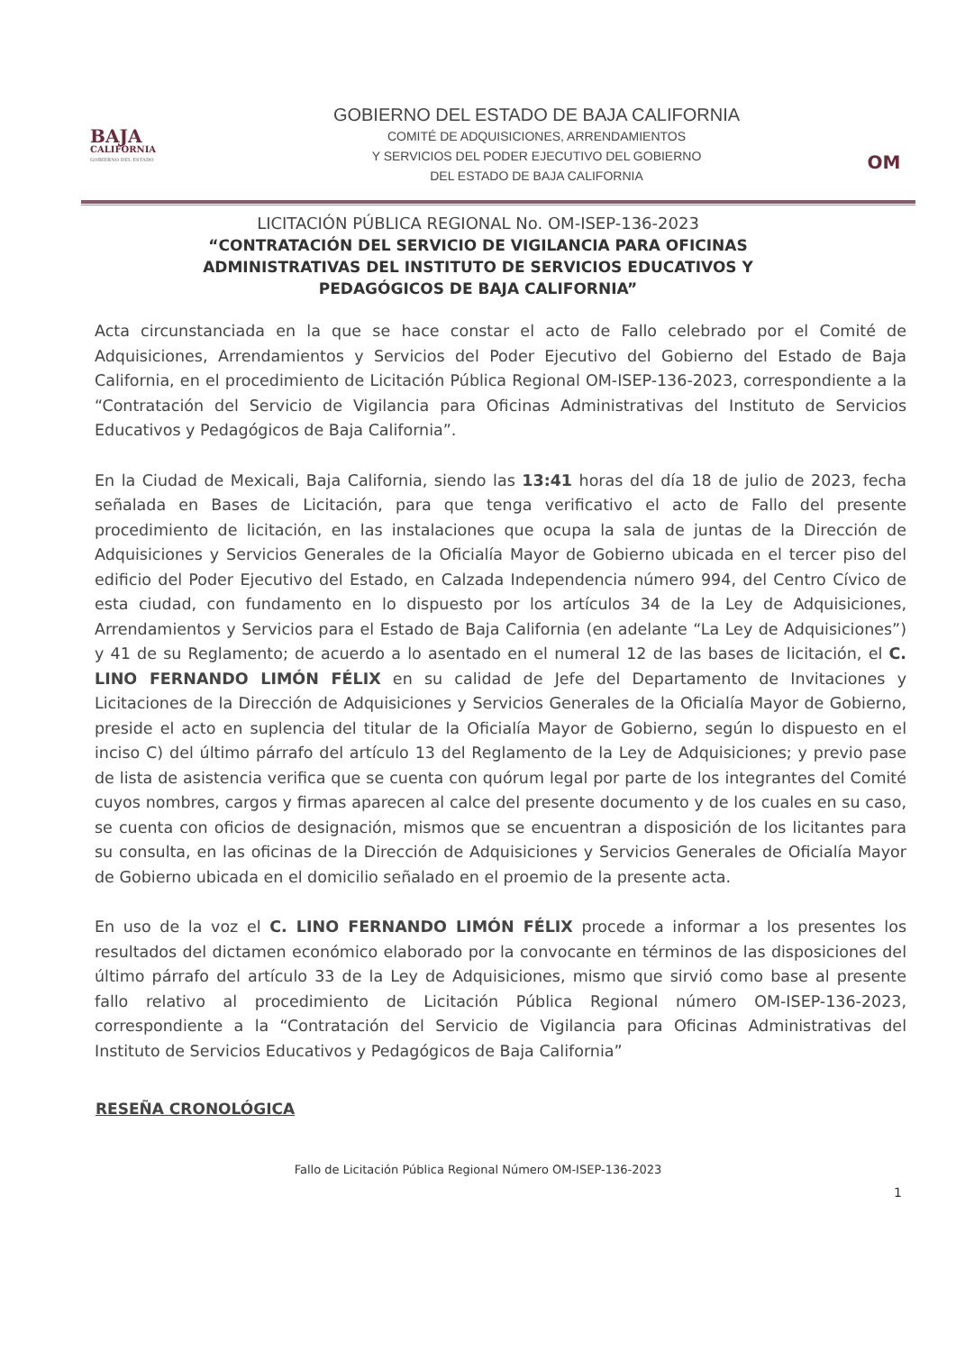BAJA
CALIFORNIA
GOBIERNO DEL ESTADO
GOBIERNO DEL ESTADO DE BAJA CALIFORNIA
COMITÉ DE ADQUISICIONES, ARRENDAMIENTOS
Y SERVICIOS DEL PODER EJECUTIVO DEL GOBIERNO
DEL ESTADO DE BAJA CALIFORNIA
OM
LICITACIÓN PÚBLICA REGIONAL No. OM-ISEP-136-2023
“CONTRATACIÓN DEL SERVICIO DE VIGILANCIA PARA OFICINAS
ADMINISTRATIVAS DEL INSTITUTO DE SERVICIOS EDUCATIVOS Y
PEDAGÓGICOS DE BAJA CALIFORNIA”
Acta circunstanciada en la que se hace constar el acto de Fallo celebrado por el Comité de Adquisiciones, Arrendamientos y Servicios del Poder Ejecutivo del Gobierno del Estado de Baja California, en el procedimiento de Licitación Pública Regional OM-ISEP-136-2023, correspondiente a la “Contratación del Servicio de Vigilancia para Oficinas Administrativas del Instituto de Servicios Educativos y Pedagógicos de Baja California”.
En la Ciudad de Mexicali, Baja California, siendo las 13:41 horas del día 18 de julio de 2023, fecha señalada en Bases de Licitación, para que tenga verificativo el acto de Fallo del presente procedimiento de licitación, en las instalaciones que ocupa la sala de juntas de la Dirección de Adquisiciones y Servicios Generales de la Oficialía Mayor de Gobierno ubicada en el tercer piso del edificio del Poder Ejecutivo del Estado, en Calzada Independencia número 994, del Centro Cívico de esta ciudad, con fundamento en lo dispuesto por los artículos 34 de la Ley de Adquisiciones, Arrendamientos y Servicios para el Estado de Baja California (en adelante “La Ley de Adquisiciones”) y 41 de su Reglamento; de acuerdo a lo asentado en el numeral 12 de las bases de licitación, el C. LINO FERNANDO LIMÓN FÉLIX en su calidad de Jefe del Departamento de Invitaciones y Licitaciones de la Dirección de Adquisiciones y Servicios Generales de la Oficialía Mayor de Gobierno, preside el acto en suplencia del titular de la Oficialía Mayor de Gobierno, según lo dispuesto en el inciso C) del último párrafo del artículo 13 del Reglamento de la Ley de Adquisiciones; y previo pase de lista de asistencia verifica que se cuenta con quórum legal por parte de los integrantes del Comité cuyos nombres, cargos y firmas aparecen al calce del presente documento y de los cuales en su caso, se cuenta con oficios de designación, mismos que se encuentran a disposición de los licitantes para su consulta, en las oficinas de la Dirección de Adquisiciones y Servicios Generales de Oficialía Mayor de Gobierno ubicada en el domicilio señalado en el proemio de la presente acta.
En uso de la voz el C. LINO FERNANDO LIMÓN FÉLIX procede a informar a los presentes los resultados del dictamen económico elaborado por la convocante en términos de las disposiciones del último párrafo del artículo 33 de la Ley de Adquisiciones, mismo que sirvió como base al presente fallo relativo al procedimiento de Licitación Pública Regional número OM-ISEP-136-2023, correspondiente a la “Contratación del Servicio de Vigilancia para Oficinas Administrativas del Instituto de Servicios Educativos y Pedagógicos de Baja California”
RESEÑA CRONOLÓGICA
Fallo de Licitación Pública Regional Número OM-ISEP-136-2023
1